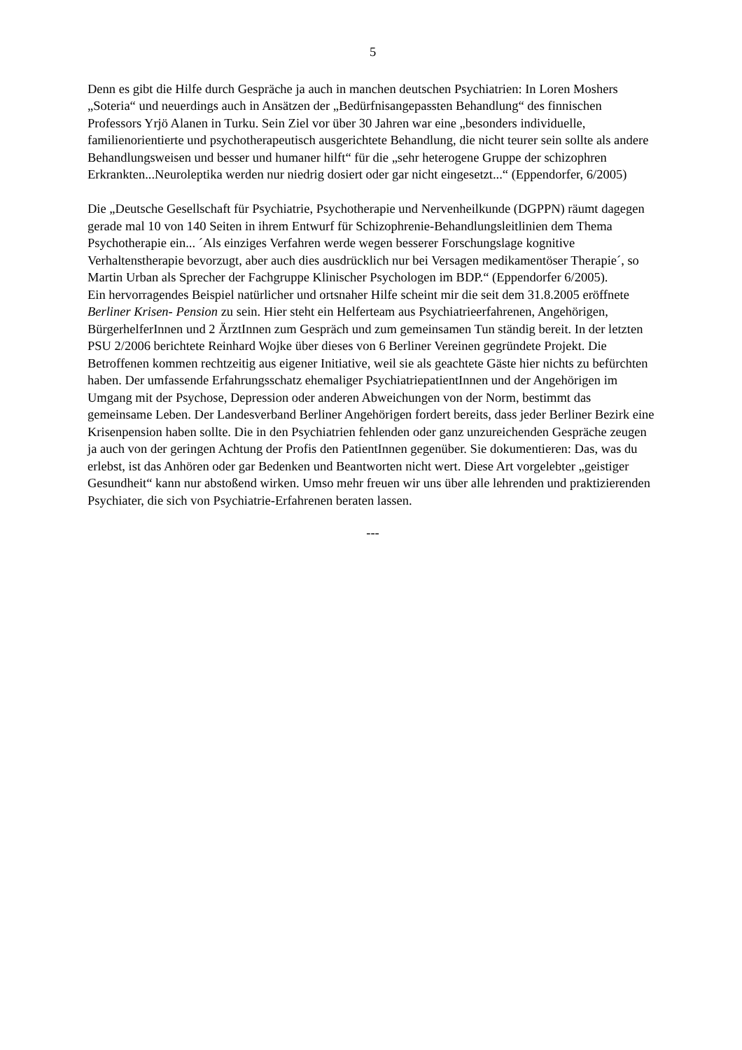5
Denn es gibt die Hilfe durch Gespräche ja auch in manchen deutschen Psychiatrien: In Loren Moshers „Soteria“ und neuerdings auch in Ansätzen der „Bedürfnisangepassten Behandlung“ des finnischen Professors Yrjö Alanen in Turku. Sein Ziel vor über 30 Jahren war eine „besonders individuelle, familienorientierte und psychotherapeutisch ausgerichtete Behandlung, die nicht teurer sein sollte als andere Behandlungsweisen und besser und humaner hilft“ für die „sehr heterogene Gruppe der schizophren Erkrankten...Neuroleptika werden nur niedrig dosiert oder gar nicht eingesetzt...“ (Eppendorfer, 6/2005)
Die „Deutsche Gesellschaft für Psychiatrie, Psychotherapie und Nervenheilkunde (DGPPN) räumt dagegen gerade mal 10 von 140 Seiten in ihrem Entwurf für Schizophrenie-Behandlungsleitlinien dem Thema Psychotherapie ein... ´Als einziges Verfahren werde wegen besserer Forschungslage kognitive Verhaltenstherapie bevorzugt, aber auch dies ausdrücklich nur bei Versagen medikamentöser Therapie´, so Martin Urban als Sprecher der Fachgruppe Klinischer Psychologen im BDP.“ (Eppendorfer 6/2005).
Ein hervorragendes Beispiel natürlicher und ortsnaher Hilfe scheint mir die seit dem 31.8.2005 eröffnete Berliner Krisen- Pension zu sein. Hier steht ein Helferteam aus Psychiatrieerfahrenen, Angehörigen, BürgerhelferInnen und 2 ÄrztInnen zum Gespräch und zum gemeinsamen Tun ständig bereit. In der letzten PSU 2/2006 berichtete Reinhard Wojke über dieses von 6 Berliner Vereinen gegründete Projekt. Die Betroffenen kommen rechtzeitig aus eigener Initiative, weil sie als geachtete Gäste hier nichts zu befürchten haben. Der umfassende Erfahrungsschatz ehemaliger PsychiatriepatientInnen und der Angehörigen im Umgang mit der Psychose, Depression oder anderen Abweichungen von der Norm, bestimmt das gemeinsame Leben. Der Landesverband Berliner Angehörigen fordert bereits, dass jeder Berliner Bezirk eine Krisenpension haben sollte. Die in den Psychiatrien fehlenden oder ganz unzureichenden Gespräche zeugen ja auch von der geringen Achtung der Profis den PatientInnen gegenüber. Sie dokumentieren: Das, was du erlebst, ist das Anhören oder gar Bedenken und Beantworten nicht wert. Diese Art vorgelebter „geistiger Gesundheit“ kann nur abstoßend wirken. Umso mehr freuen wir uns über alle lehrenden und praktizierenden Psychiater, die sich von Psychiatrie-Erfahrenen beraten lassen.
---